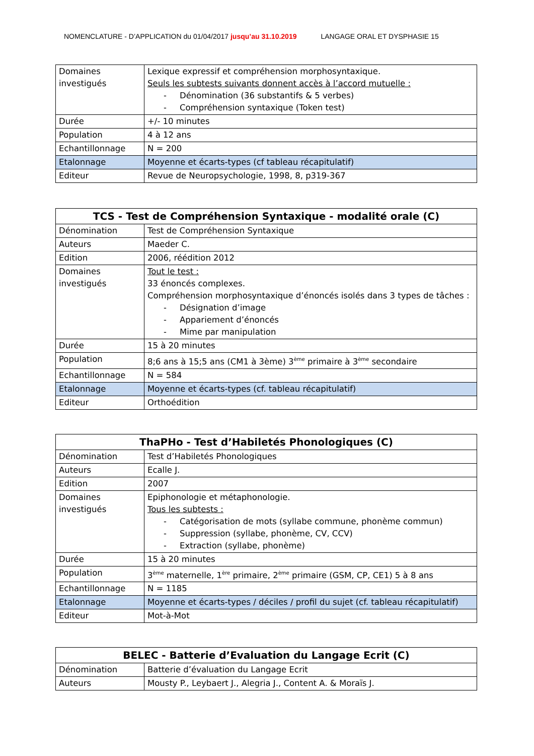NOMENCLATURE - D’APPLICATION du 01/04/2017 jusqu’au 31.10.2019
LANGAGE ORAL ET DYSPHASIE 15
| Domaines investigués | Lexique expressif et compréhension morphosyntaxique. Seuls les subtests suivants donnent accès à l’accord mutuelle : - Dénomination (36 substantifs & 5 verbes) - Compréhension syntaxique (Token test) |
| Durée | +/- 10 minutes |
| Population | 4 à 12 ans |
| Echantillonnage | N = 200 |
| Etalonnage | Moyenne et écarts-types (cf tableau récapitulatif) |
| Editeur | Revue de Neuropsychologie, 1998, 8, p319-367 |
| TCS - Test de Compréhension Syntaxique - modalité orale (C) | |
| --- | --- |
| Dénomination | Test de Compréhension Syntaxique |
| Auteurs | Maeder C. |
| Edition | 2006, réédition 2012 |
| Domaines investigués | Tout le test : 33 énoncés complexes. Compréhension morphosyntaxique d’énoncés isolés dans 3 types de tâches : - Désignation d’image - Appariement d’énoncés - Mime par manipulation |
| Durée | 15 à 20 minutes |
| Population | 8;6 ans à 15;5 ans (CM1 à 3ème) 3<sup>ème</sup> primaire à 3<sup>ème</sup> secondaire |
| Echantillonnage | N = 584 |
| Etalonnage | Moyenne et écarts-types (cf. tableau récapitulatif) |
| Editeur | Orthoédition |
| ThaPHo - Test d’Habiletés Phonologiques (C) | |
| --- | --- |
| Dénomination | Test d’Habiletés Phonologiques |
| Auteurs | Ecalle J. |
| Edition | 2007 |
| Domaines investigués | Epiphonologie et métaphonologie. Tous les subtests : - Catégorisation de mots (syllabe commune, phonème commun) - Suppression (syllabe, phonème, CV, CCV) - Extraction (syllabe, phonème) |
| Durée | 15 à 20 minutes |
| Population | 3<sup>ème</sup> maternelle, 1<sup>ère</sup> primaire, 2<sup>ème</sup> primaire (GSM, CP, CE1) 5 à 8 ans |
| Echantillonnage | N = 1185 |
| Etalonnage | Moyenne et écarts-types / déciles / profil du sujet (cf. tableau récapitulatif) |
| Editeur | Mot-à-Mot |
| BELEC - Batterie d’Evaluation du Langage Ecrit (C) | |
| --- | --- |
| Dénomination | Batterie d’évaluation du Langage Ecrit |
| Auteurs | Mousty P., Leybaert J., Alegria J., Content A. & Moraïs J. |